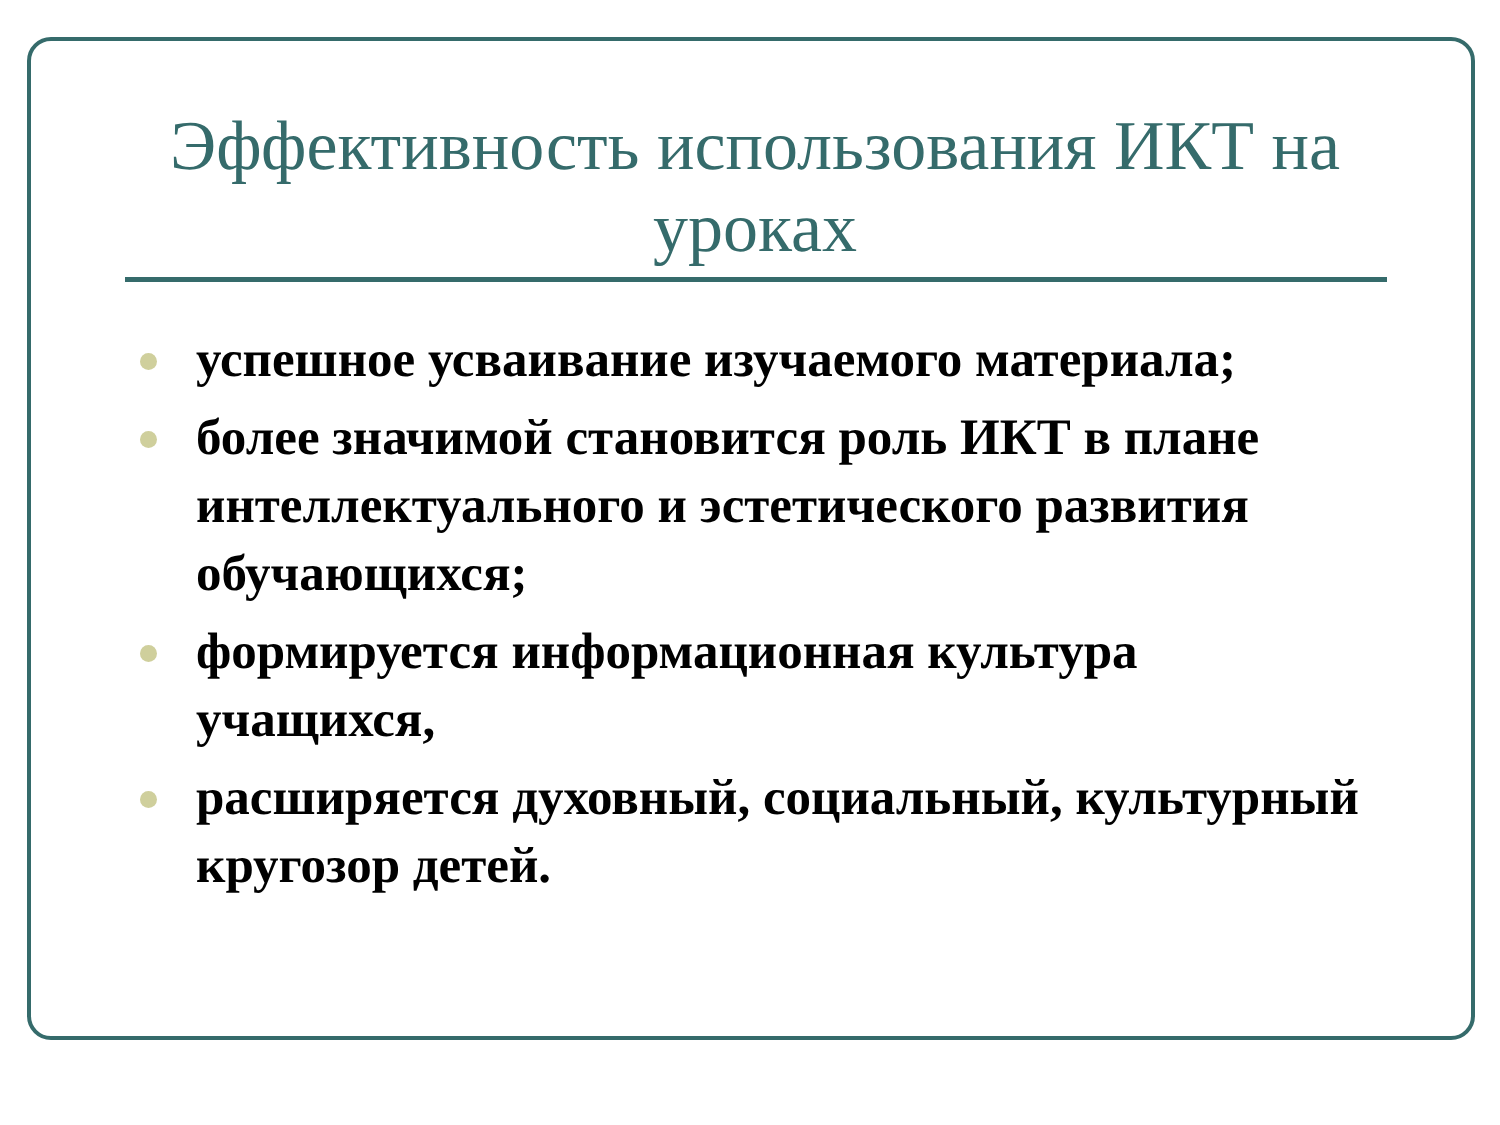Эффективность использования ИКТ на уроках
успешное усваивание изучаемого материала;
более значимой становится роль ИКТ в плане интеллектуального и эстетического развития обучающихся;
формируется информационная культура учащихся,
расширяется духовный, социальный, культурный кругозор детей.